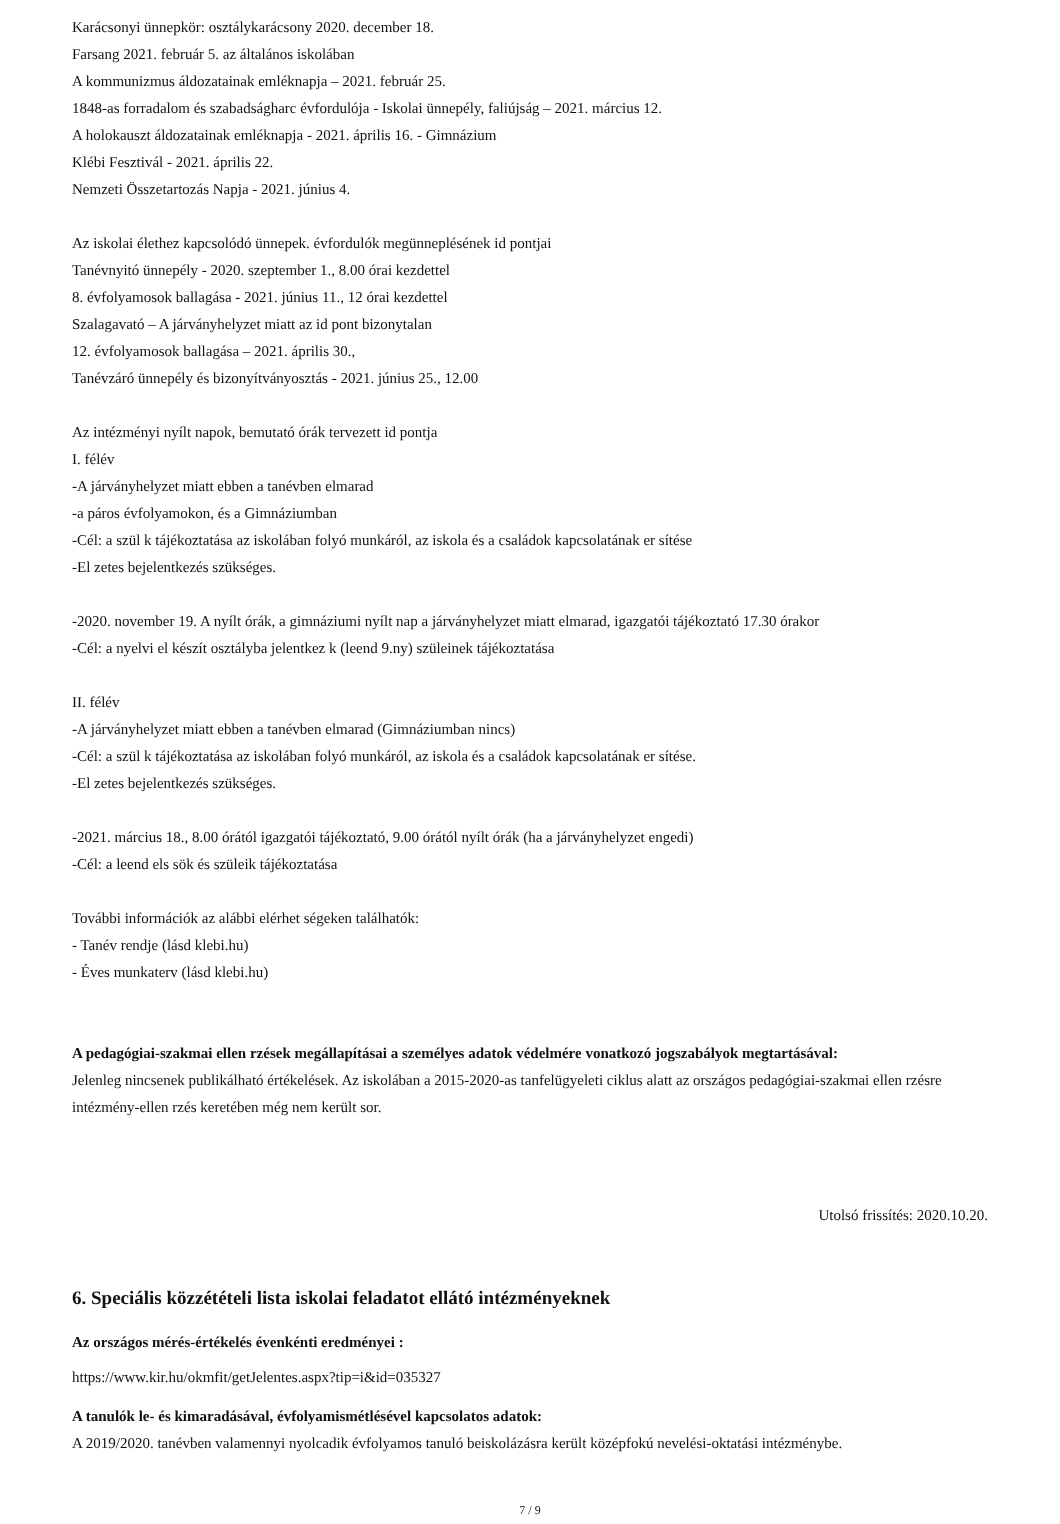Karácsonyi ünnepkör: osztálykarácsony 2020. december 18.
Farsang 2021. február 5. az általános iskolában
A kommunizmus áldozatainak emléknapja – 2021. február 25.
1848-as forradalom és szabadságharc évfordulója - Iskolai ünnepély, faliújság – 2021. március 12.
A holokauszt áldozatainak emléknapja - 2021. április 16. - Gimnázium
Klébi Fesztivál - 2021. április 22.
Nemzeti Összetartozás Napja - 2021. június 4.
Az iskolai élethez kapcsolódó ünnepek. évfordulók megünneplésének id pontjai
Tanévnyitó ünnepély - 2020. szeptember 1., 8.00 órai kezdettel
8. évfolyamosok ballagása - 2021. június 11., 12 órai kezdettel
Szalagavató – A járványhelyzet miatt az id pont bizonytalan
12. évfolyamosok ballagása – 2021. április 30.,
Tanévzáró ünnepély és bizonyítványosztás - 2021. június 25., 12.00
Az intézményi nyílt napok, bemutató órák tervezett id pontja
I. félév
-A járványhelyzet miatt ebben a tanévben elmarad
-a páros évfolyamokon, és a Gimnáziumban
-Cél: a szül k tájékoztatása az iskolában folyó munkáról, az iskola és a családok kapcsolatának er sítése
-El zetes bejelentkezés szükséges.
-2020. november 19. A nyílt órák, a gimnáziumi nyílt nap a járványhelyzet miatt elmarad, igazgatói tájékoztató 17.30 órakor
-Cél: a nyelvi el készít osztályba jelentkez k (leend 9.ny) szüleinek tájékoztatása
II. félév
-A járványhelyzet miatt ebben a tanévben elmarad (Gimnáziumban nincs)
-Cél: a szül k tájékoztatása az iskolában folyó munkáról, az iskola és a családok kapcsolatának er sítése.
-El zetes bejelentkezés szükséges.
-2021. március 18., 8.00 órától igazgatói tájékoztató, 9.00 órától nyílt órák (ha a járványhelyzet engedi)
-Cél: a leend els sök és szüleik tájékoztatása
További információk az alábbi elérhet ségeken találhatók:
- Tanév rendje (lásd klebi.hu)
- Éves munkaterv (lásd klebi.hu)
A pedagógiai-szakmai ellen rzések megállapításai a személyes adatok védelmére vonatkozó jogszabályok megtartásával:
Jelenleg nincsenek publikálható értékelések. Az iskolában a 2015-2020-as tanfelügyeleti ciklus alatt az országos pedagógiai-szakmai ellen rzésre intézmény-ellen rzés keretében még nem került sor.
Utolsó frissítés: 2020.10.20.
6. Speciális közzétételi lista iskolai feladatot ellátó intézményeknek
Az országos mérés-értékelés évenkénti eredményei :
https://www.kir.hu/okmfit/getJelentes.aspx?tip=i&id=035327
A tanulók le- és kimaradásával, évfolyamismétlésével kapcsolatos adatok:
A 2019/2020. tanévben valamennyi nyolcadik évfolyamos tanuló beiskolázásra került középfokú nevelési-oktatási intézménybe.
7 / 9